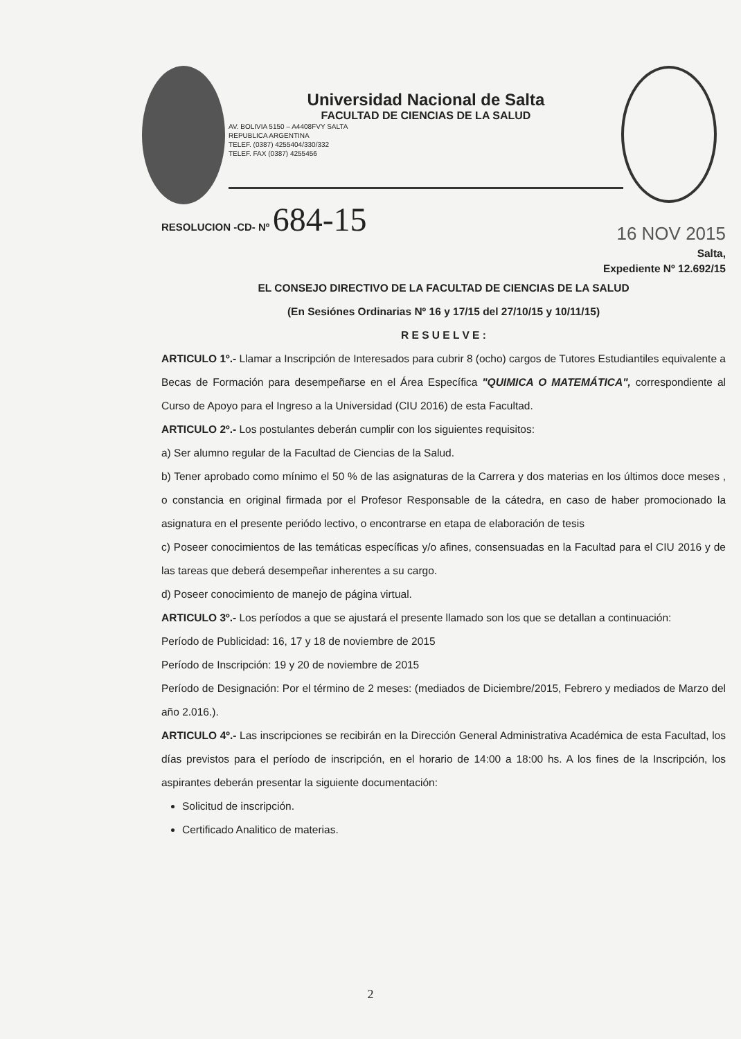Universidad Nacional de Salta
FACULTAD DE CIENCIAS DE LA SALUD
AV. BOLIVIA 5150 – A4408FVY SALTA
REPUBLICA ARGENTINA
TELEF. (0387) 4255404/330/332
TELEF. FAX (0387) 4255456
RESOLUCION -CD- Nº 684-15 16 NOV 2015
Salta,
Expediente Nº 12.692/15
EL CONSEJO DIRECTIVO DE LA FACULTAD DE CIENCIAS DE LA SALUD
(En Sesiónes Ordinarias Nº 16 y 17/15 del 27/10/15 y 10/11/15)
R E S U E L V E :
ARTICULO 1º.- Llamar a Inscripción de Interesados para cubrir 8 (ocho) cargos de Tutores Estudiantiles equivalente a Becas de Formación para desempeñarse en el Área Específica "QUIMICA O MATEMÁTICA", correspondiente al Curso de Apoyo para el Ingreso a la Universidad (CIU 2016) de esta Facultad.
ARTICULO 2º.- Los postulantes deberán cumplir con los siguientes requisitos:
a) Ser alumno regular de la Facultad de Ciencias de la Salud.
b) Tener aprobado como mínimo el 50 % de las asignaturas de la Carrera y dos materias en los últimos doce meses , o constancia en original firmada por el Profesor Responsable de la cátedra, en caso de haber promocionado la asignatura en el presente periódo lectivo, o encontrarse en etapa de elaboración de tesis
c) Poseer conocimientos de las temáticas específicas y/o afines, consensuadas en la Facultad para el CIU 2016 y de las tareas que deberá desempeñar inherentes a su cargo.
d) Poseer conocimiento de manejo de página virtual.
ARTICULO 3º.- Los períodos a que se ajustará el presente llamado son los que se detallan a continuación:
Período de Publicidad: 16, 17 y 18 de noviembre de 2015
Período de Inscripción: 19 y 20 de noviembre de 2015
Período de Designación: Por el término de 2 meses: (mediados de Diciembre/2015, Febrero y mediados de Marzo del año 2.016.).
ARTICULO 4º.- Las inscripciones se recibirán en la Dirección General Administrativa Académica de esta Facultad, los días previstos para el período de inscripción, en el horario de 14:00 a 18:00 hs. A los fines de la Inscripción, los aspirantes deberán presentar la siguiente documentación:
Solicitud de inscripción.
Certificado Analitico de materias.
2